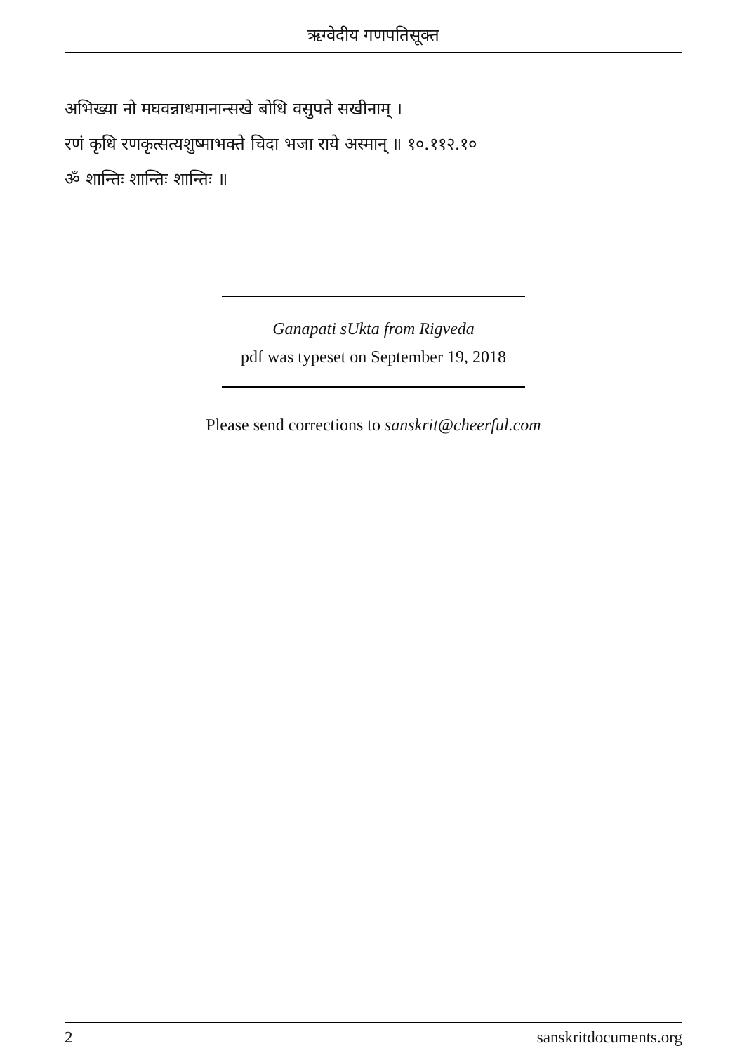ऋग्वेदीय गणपतिसूक्त
अभिख्या नो मघवन्नाधमानान्सखे बोधि वसुपते सखीनाम् ।
रणं कृधि रणकृत्सत्यशुष्माभक्ते चिदा भजा राये अस्मान् ॥ १०.११२.१०
ॐ शान्तिः शान्तिः शान्तिः ॥
Ganapati sUkta from Rigveda
pdf was typeset on September 19, 2018
Please send corrections to sanskrit@cheerful.com
2 sanskritdocuments.org